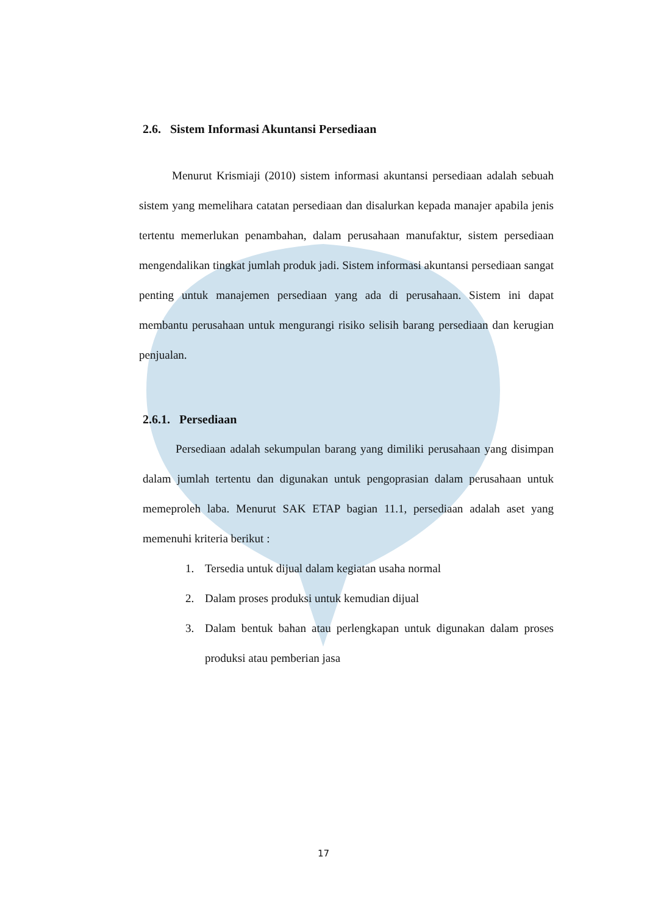2.6. Sistem Informasi Akuntansi Persediaan
Menurut Krismiaji (2010) sistem informasi akuntansi persediaan adalah sebuah sistem yang memelihara catatan persediaan dan disalurkan kepada manajer apabila jenis tertentu memerlukan penambahan, dalam perusahaan manufaktur, sistem persediaan mengendalikan tingkat jumlah produk jadi. Sistem informasi akuntansi persediaan sangat penting untuk manajemen persediaan yang ada di perusahaan. Sistem ini dapat membantu perusahaan untuk mengurangi risiko selisih barang persediaan dan kerugian penjualan.
2.6.1. Persediaan
Persediaan adalah sekumpulan barang yang dimiliki perusahaan yang disimpan dalam jumlah tertentu dan digunakan untuk pengoprasian dalam perusahaan untuk memeproleh laba. Menurut SAK ETAP bagian 11.1, persediaan adalah aset yang memenuhi kriteria berikut :
1. Tersedia untuk dijual dalam kegiatan usaha normal
2. Dalam proses produksi untuk kemudian dijual
3. Dalam bentuk bahan atau perlengkapan untuk digunakan dalam proses produksi atau pemberian jasa
17